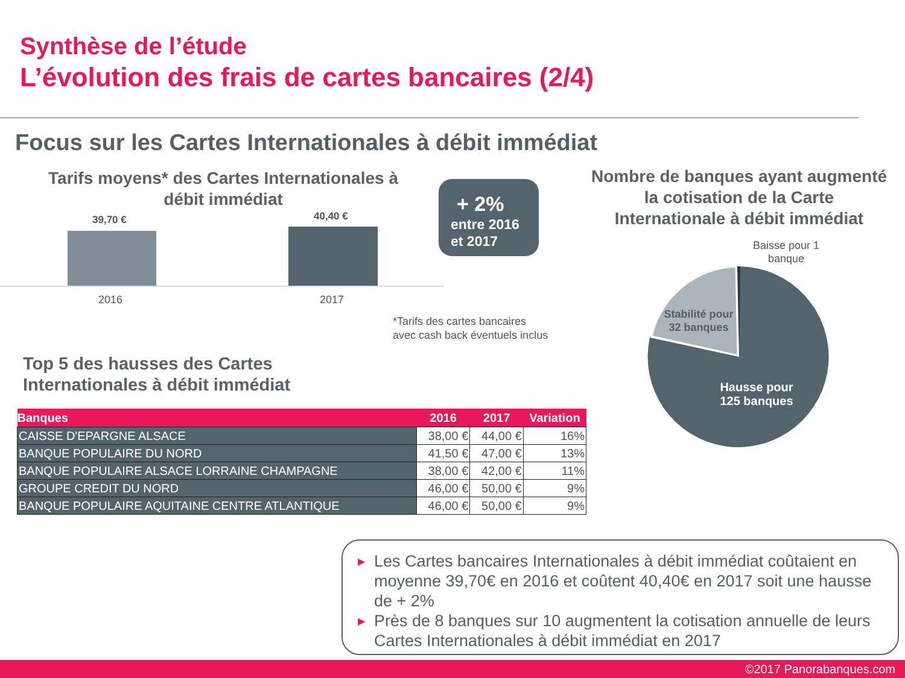Synthèse de l’étude
L’évolution des frais de cartes bancaires (2/4)
Focus sur les Cartes Internationales à débit immédiat
Tarifs moyens* des Cartes Internationales à débit immédiat
39,70 € 40,40 €
2016 2017
+ 2%
entre 2016
et 2017
*Tarifs des cartes bancaires
avec cash back éventuels inclus
Nombre de banques ayant augmenté la cotisation de la Carte Internationale à débit immédiat
Stabilité pour
32 banques
Hausse pour
125 banques
Baisse pour 1
banque
Top 5 des hausses des Cartes
Internationales à débit immédiat
| Banques | 2016 | 2017 | Variation |
| --- | --- | --- | --- |
| CAISSE D'EPARGNE ALSACE | 38,00 € | 44,00 € | 16% |
| BANQUE POPULAIRE DU NORD | 41,50 € | 47,00 € | 13% |
| BANQUE POPULAIRE ALSACE LORRAINE CHAMPAGNE | 38,00 € | 42,00 € | 11% |
| GROUPE CREDIT DU NORD | 46,00 € | 50,00 € | 9% |
| BANQUE POPULAIRE AQUITAINE CENTRE ATLANTIQUE | 46,00 € | 50,00 € | 9% |
▶ Les Cartes bancaires Internationales à débit immédiat coûtaient en moyenne 39,70€ en 2016 et coûtent 40,40€ en 2017 soit une hausse de + 2%
▶ Près de 8 banques sur 10 augmentent la cotisation annuelle de leurs Cartes Internationales à débit immédiat en 2017
©2017 Panorabanques.com